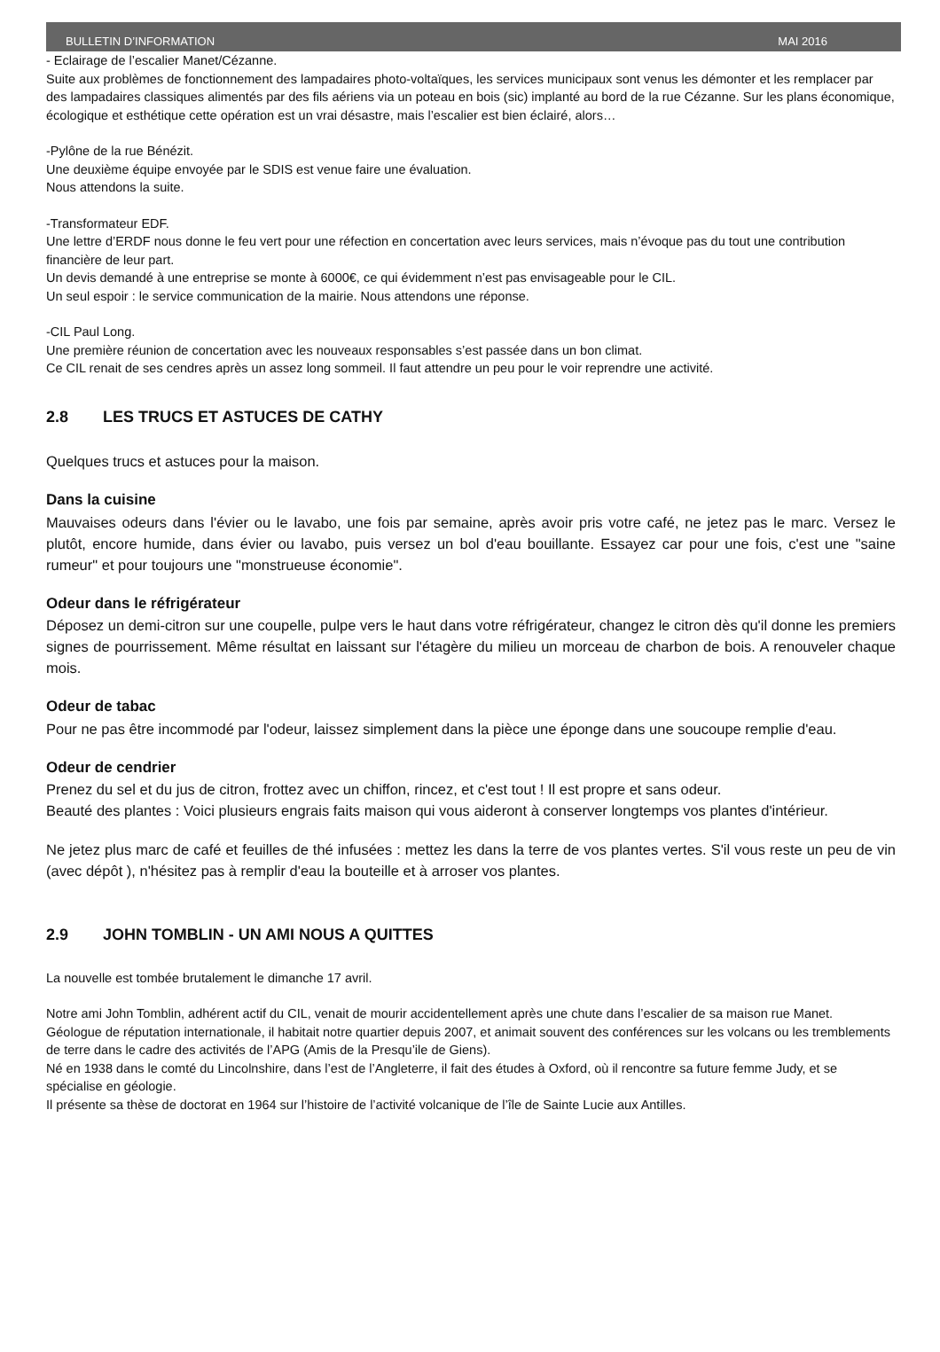BULLETIN D’INFORMATION MAI 2016
- Eclairage de l’escalier Manet/Cézanne.
Suite aux problèmes de fonctionnement des lampadaires photo-voltaïques, les services municipaux sont venus les démonter et les remplacer par des lampadaires classiques alimentés par des fils aériens via un poteau en bois (sic) implanté au bord de la rue Cézanne. Sur les plans économique, écologique et esthétique cette opération est un vrai désastre, mais l’escalier est bien éclairé, alors…
-Pylône de la rue Bénézit.
Une deuxième équipe envoyée par le SDIS est venue faire une évaluation.
Nous attendons la suite.
-Transformateur EDF.
Une lettre d’ERDF nous donne le feu vert pour une réfection en concertation avec leurs services, mais n’évoque pas du tout une contribution financière de leur part.
Un devis demandé à une entreprise se monte à 6000€, ce qui évidemment n’est pas envisageable pour le CIL.
Un seul espoir : le service communication de la mairie. Nous attendons une réponse.
-CIL Paul Long.
Une première réunion de concertation avec les nouveaux responsables s’est passée dans un bon climat.
Ce CIL renait de ses cendres après un assez long sommeil. Il faut attendre un peu pour le voir reprendre une activité.
2.8 LES TRUCS ET ASTUCES DE CATHY
Quelques trucs et astuces pour la maison.
Dans la cuisine
Mauvaises odeurs dans l'évier ou le lavabo, une fois par semaine, après avoir pris votre café, ne jetez pas le marc. Versez le plutôt, encore humide, dans évier ou lavabo, puis versez un bol d'eau bouillante. Essayez car pour une fois, c'est une "saine rumeur" et pour toujours une "monstrueuse économie".
Odeur dans le réfrigérateur
Déposez un demi-citron sur une coupelle, pulpe vers le haut dans votre réfrigérateur, changez le citron dès qu'il donne les premiers signes de pourrissement. Même résultat en laissant sur l'étagère du milieu un morceau de charbon de bois. A renouveler chaque mois.
Odeur de tabac
Pour ne pas être incommodé par l'odeur, laissez simplement dans la pièce une éponge dans une soucoupe remplie d'eau.
Odeur de cendrier
Prenez du sel et du jus de citron, frottez avec un chiffon, rincez, et c'est tout ! Il est propre et sans odeur.
Beauté des plantes : Voici plusieurs engrais faits maison qui vous aideront à conserver longtemps vos plantes d'intérieur.
Ne jetez plus marc de café et feuilles de thé infusées : mettez les dans la terre de vos plantes vertes. S'il vous reste un peu de vin (avec dépôt ), n'hésitez pas à remplir d'eau la bouteille et à arroser vos plantes.
2.9 JOHN TOMBLIN - UN AMI NOUS A QUITTES
La nouvelle est tombée brutalement le dimanche 17 avril.
Notre ami John Tomblin, adhérent actif du CIL, venait de mourir accidentellement après une chute dans l’escalier de sa maison rue Manet.
Géologue de réputation internationale, il habitait notre quartier depuis 2007, et animait souvent des conférences sur les volcans ou les tremblements de terre dans le cadre des activités de l’APG (Amis de la Presqu’ile de Giens).
Né en 1938 dans le comté du Lincolnshire, dans l’est de l’Angleterre, il fait des études à Oxford, où il rencontre sa future femme Judy, et se spécialise en géologie.
Il présente sa thèse de doctorat en 1964 sur l’histoire de l’activité volcanique de l’île de Sainte Lucie aux Antilles.